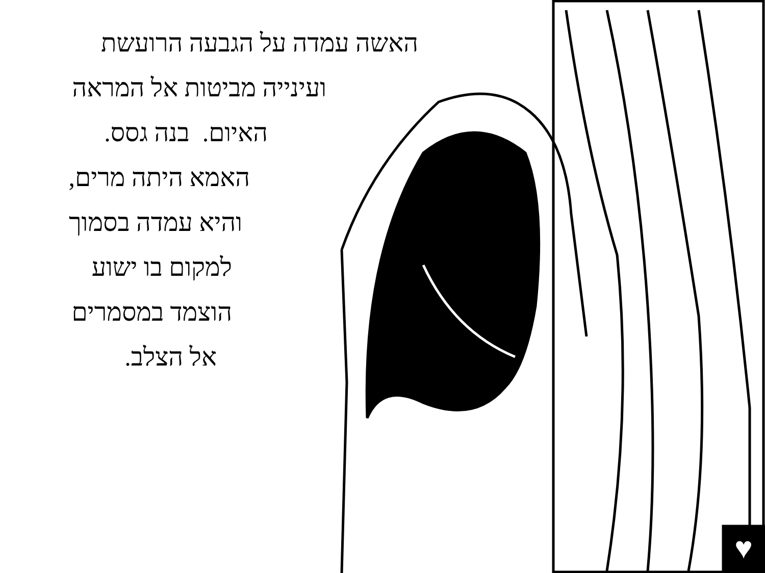האשה עמדה על הגבעה הרועשת
ועינייה מביטות אל המראה
האיום. בנה גסס.
האמא היתה מרים,
והיא עמדה בסמוך
למקום בו ישוע
הוצמד במסמרים
אל הצלב.
♥